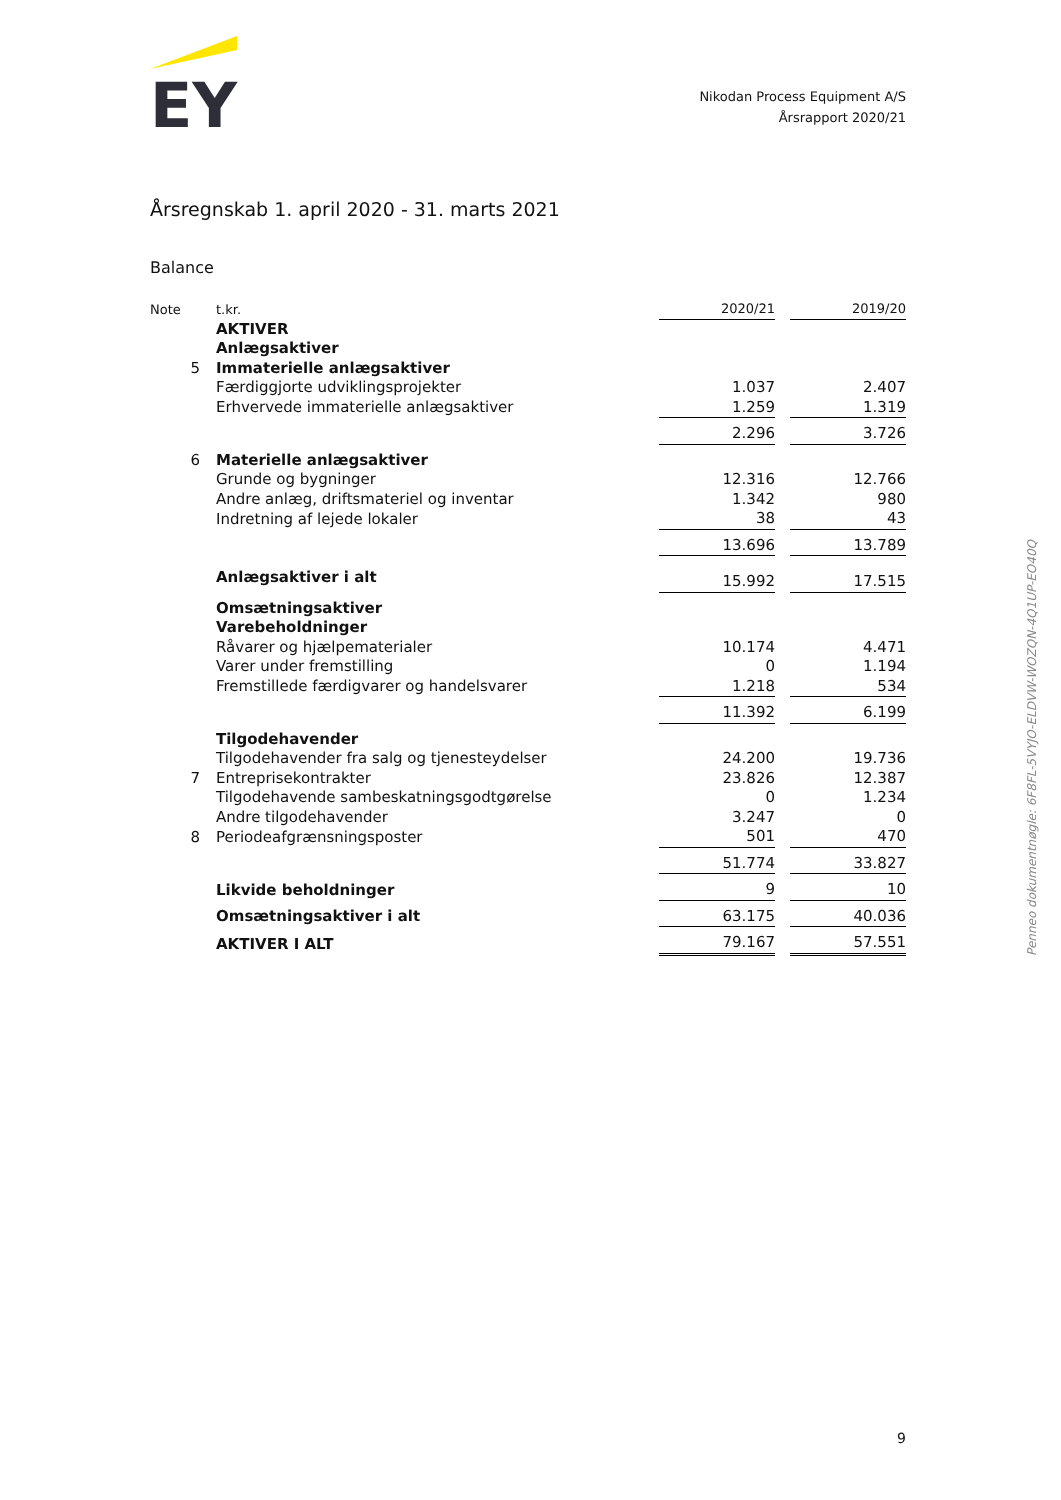EY
Nikodan Process Equipment A/S
Årsrapport 2020/21
Årsregnskab 1. april 2020 - 31. marts 2021
Balance
| Note | t.kr. | 2020/21 | | 2019/20 |
| --- | --- | --- | --- | --- |
| | AKTIVER | | | |
| | Anlægsaktiver | | | |
| 5 | Immaterielle anlægsaktiver | | | |
| | Færdiggjorte udviklingsprojekter | 1.037 | | 2.407 |
| | Erhvervede immaterielle anlægsaktiver | 1.259 | | 1.319 |
| | | 2.296 | | 3.726 |
| 6 | Materielle anlægsaktiver | | | |
| | Grunde og bygninger | 12.316 | | 12.766 |
| | Andre anlæg, driftsmateriel og inventar | 1.342 | | 980 |
| | Indretning af lejede lokaler | 38 | | 43 |
| | | 13.696 | | 13.789 |
| | Anlægsaktiver i alt | 15.992 | | 17.515 |
| | Omsætningsaktiver | | | |
| | Varebeholdninger | | | |
| | Råvarer og hjælpematerialer | 10.174 | | 4.471 |
| | Varer under fremstilling | 0 | | 1.194 |
| | Fremstillede færdigvarer og handelsvarer | 1.218 | | 534 |
| | | 11.392 | | 6.199 |
| | Tilgodehavender | | | |
| | Tilgodehavender fra salg og tjenesteydelser | 24.200 | | 19.736 |
| 7 | Entreprisekontrakter | 23.826 | | 12.387 |
| | Tilgodehavende sambeskatningsgodtgørelse | 0 | | 1.234 |
| | Andre tilgodehavender | 3.247 | | 0 |
| 8 | Periodeafgrænsningsposter | 501 | | 470 |
| | | 51.774 | | 33.827 |
| | Likvide beholdninger | 9 | | 10 |
| | Omsætningsaktiver i alt | 63.175 | | 40.036 |
| | AKTIVER I ALT | 79.167 | | 57.551 |
Penneo dokumentnøgle: 6F8FL-5VYJO-ELDVW-WOZQN-4Q1UP-EO40Q
9